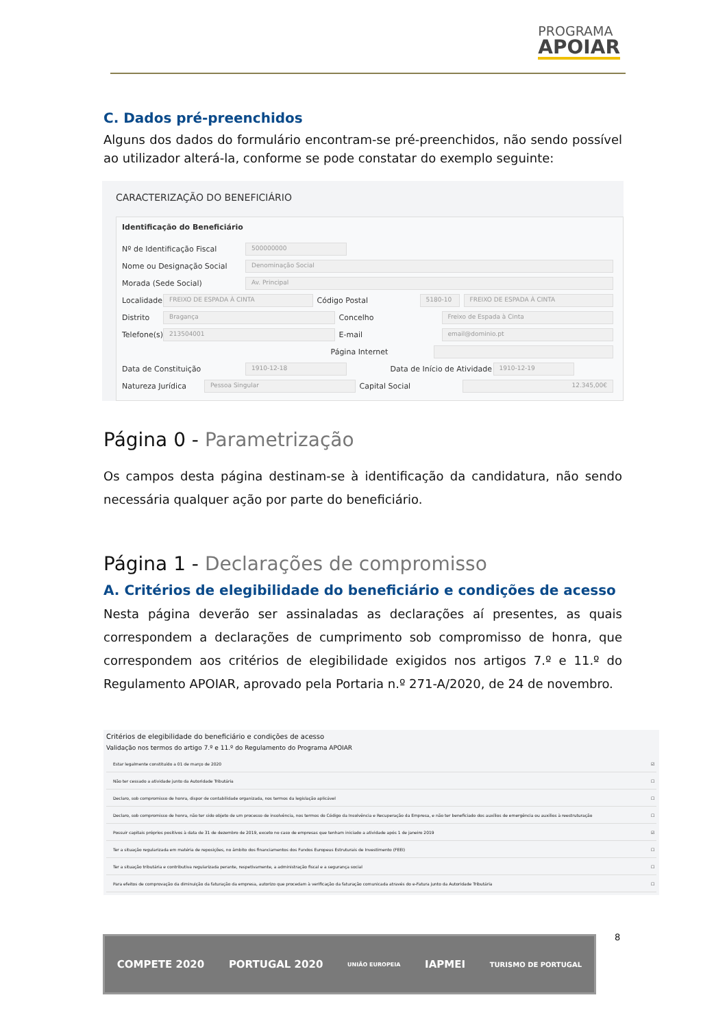PROGRAMA
APOIAR
C. Dados pré-preenchidos
Alguns dos dados do formulário encontram-se pré-preenchidos, não sendo possível ao utilizador alterá-la, conforme se pode constatar do exemplo seguinte:
CARACTERIZAÇÃO DO BENEFICIÁRIO
Identificação do Beneficiário
Nº de Identificação Fiscal 500000000
Nome ou Designação Social Denominação Social
Morada (Sede Social) Av. Principal
Localidade FREIXO DE ESPADA À CINTA Código Postal 5180-10 FREIXO DE ESPADA À CINTA
Distrito Bragança Concelho Freixo de Espada à Cinta
Telefone(s) 213504001 E-mail email@dominio.pt
Página Internet
Data de Constituição 1910-12-18 Data de Início de Atividade 1910-12-19
Natureza Jurídica Pessoa Singular Capital Social 12.345,00€
Página 0 - Parametrização
Os campos desta página destinam-se à identificação da candidatura, não sendo necessária qualquer ação por parte do beneficiário.
Página 1 - Declarações de compromisso
A. Critérios de elegibilidade do beneficiário e condições de acesso
Nesta página deverão ser assinaladas as declarações aí presentes, as quais correspondem a declarações de cumprimento sob compromisso de honra, que correspondem aos critérios de elegibilidade exigidos nos artigos 7.º e 11.º do Regulamento APOIAR, aprovado pela Portaria n.º 271-A/2020, de 24 de novembro.
Critérios de elegibilidade do beneficiário e condições de acesso
Validação nos termos do artigo 7.º e 11.º do Regulamento do Programa APOIAR
| Estar legalmente constituído a 01 de março de 2020 | ☑ |
| Não ter cessado a atividade junto da Autoridade Tributária | ☐ |
| Declaro, sob compromisso de honra, dispor de contabilidade organizada, nos termos da legislação aplicável | ☐ |
| Declaro, sob compromisso de honra, não ter sido objeto de um processo de insolvência, nos termos do Código da Insolvência e Recuperação da Empresa, e não ter beneficiado dos auxílios de emergência ou auxílios à reestruturação | ☐ |
| Possuir capitais próprios positivos à data de 31 de dezembro de 2019, exceto no caso de empresas que tenham iniciado a atividade após 1 de janeiro 2019 | ☑ |
| Ter a situação regularizada em matéria de reposições, no âmbito dos financiamentos dos Fundos Europeus Estruturais de Investimento (FEEI) | ☐ |
| Ter a situação tributária e contributiva regularizada perante, respetivamente, a administração fiscal e a segurança social | ☐ |
| Para efeitos de comprovação da diminuição da faturação da empresa, autorizo que procedam à verificação da faturação comunicada através do e-Fatura junto da Autoridade Tributária | ☐ |
8
COMPETE 2020 PORTUGAL 2020 UNIÃO EUROPEIA IAPMEI TURISMO DE PORTUGAL